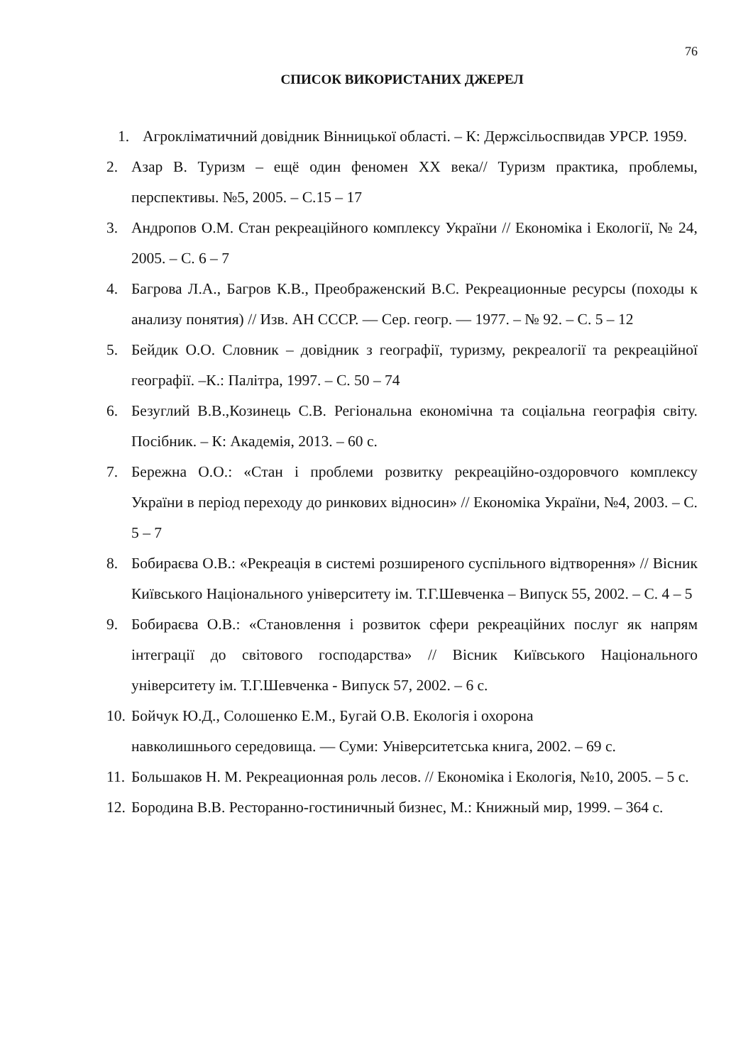76
СПИСОК ВИКОРИСТАНИХ ДЖЕРЕЛ
1. Агрокліматичний довідник Вінницької області. – К: Держсільоспвидав УРСР. 1959.
2. Азар В. Туризм – ещё один феномен ХХ века// Туризм практика, проблемы, перспективы. №5, 2005. – С.15 – 17
3. Андропов О.М. Стан рекреаційного комплексу України // Економіка і Екології, № 24, 2005. – С. 6 – 7
4. Багрова Л.А., Багров К.В., Преображенский В.С. Рекреационные ресурсы (походы к анализу понятия) // Изв. АН СССР. — Сер. геогр. — 1977. – № 92. – С. 5 – 12
5. Бейдик О.О. Словник – довідник з географії, туризму, рекреалогії та рекреаційної географії. –К.: Палітра, 1997. – С. 50 – 74
6. Безуглий В.В.,Козинець С.В. Регіональна економічна та соціальна географія світу. Посібник. – К: Академія, 2013. – 60 с.
7. Бережна О.О.: «Стан і проблеми розвитку рекреаційно-оздоровчого комплексу України в період переходу до ринкових відносин» // Економіка України, №4, 2003. – С. 5 – 7
8. Бобираєва О.В.: «Рекреація в системі розширеного суспільного відтворення» // Вісник Київського Національного університету ім. Т.Г.Шевченка – Випуск 55, 2002. – С. 4 – 5
9. Бобираєва О.В.: «Становлення і розвиток сфери рекреаційних послуг як напрям інтеграції до світового господарства» // Вісник Київського Національного університету ім. Т.Г.Шевченка - Випуск 57, 2002. – 6 с.
10.
Бойчук Ю.Д., Солошенко Е.М., Бугай О.В. Екологія і охорона
навколишнього середовища. — Суми: Університетська книга, 2002. – 69 с.
11.
Большаков Н. М. Рекреационная роль лесов. // Економіка і Екологія, №10, 2005. – 5 с.
12.
Бородина В.В. Ресторанно-гостиничный бизнес, М.: Книжный мир, 1999. – 364 с.